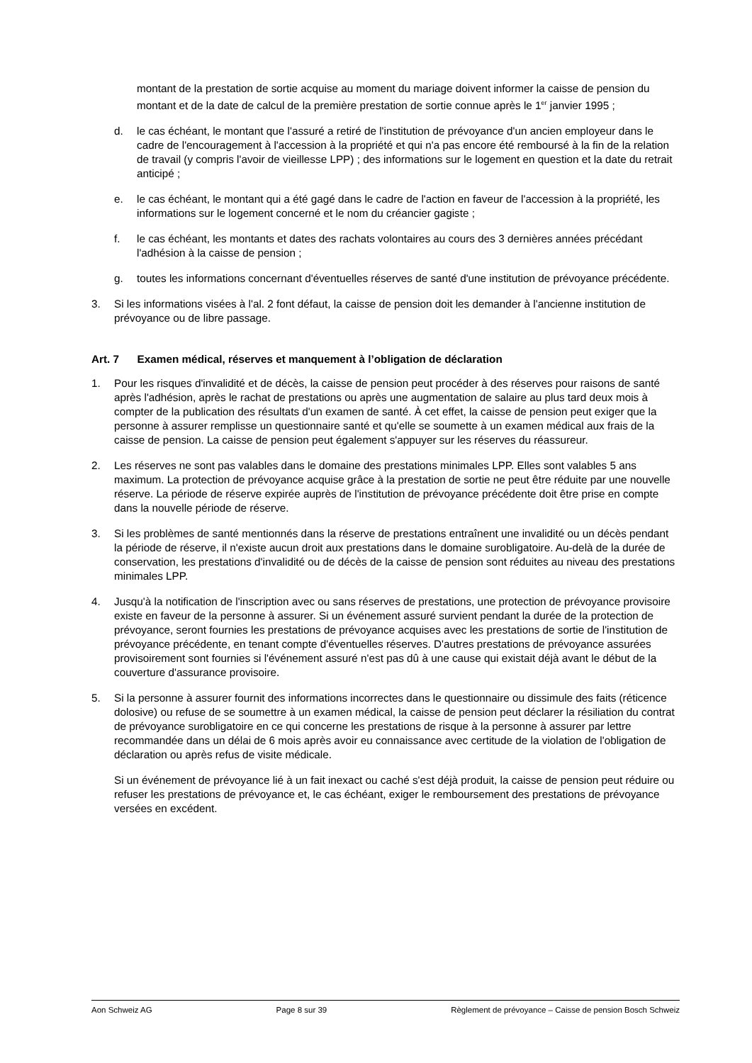montant de la prestation de sortie acquise au moment du mariage doivent informer la caisse de pension du montant et de la date de calcul de la première prestation de sortie connue après le 1<sup>er</sup> janvier 1995 ;
d. le cas échéant, le montant que l'assuré a retiré de l'institution de prévoyance d'un ancien employeur dans le cadre de l'encouragement à l'accession à la propriété et qui n'a pas encore été remboursé à la fin de la relation de travail (y compris l'avoir de vieillesse LPP) ; des informations sur le logement en question et la date du retrait anticipé ;
e. le cas échéant, le montant qui a été gagé dans le cadre de l'action en faveur de l'accession à la propriété, les informations sur le logement concerné et le nom du créancier gagiste ;
f. le cas échéant, les montants et dates des rachats volontaires au cours des 3 dernières années précédant l'adhésion à la caisse de pension ;
g. toutes les informations concernant d'éventuelles réserves de santé d'une institution de prévoyance précédente.
3. Si les informations visées à l'al. 2 font défaut, la caisse de pension doit les demander à l'ancienne institution de prévoyance ou de libre passage.
Art. 7 Examen médical, réserves et manquement à l’obligation de déclaration
1. Pour les risques d'invalidité et de décès, la caisse de pension peut procéder à des réserves pour raisons de santé après l'adhésion, après le rachat de prestations ou après une augmentation de salaire au plus tard deux mois à compter de la publication des résultats d'un examen de santé. À cet effet, la caisse de pension peut exiger que la personne à assurer remplisse un questionnaire santé et qu'elle se soumette à un examen médical aux frais de la caisse de pension. La caisse de pension peut également s'appuyer sur les réserves du réassureur.
2. Les réserves ne sont pas valables dans le domaine des prestations minimales LPP. Elles sont valables 5 ans maximum. La protection de prévoyance acquise grâce à la prestation de sortie ne peut être réduite par une nouvelle réserve. La période de réserve expirée auprès de l'institution de prévoyance précédente doit être prise en compte dans la nouvelle période de réserve.
3. Si les problèmes de santé mentionnés dans la réserve de prestations entraînent une invalidité ou un décès pendant la période de réserve, il n'existe aucun droit aux prestations dans le domaine surobligatoire. Au-delà de la durée de conservation, les prestations d'invalidité ou de décès de la caisse de pension sont réduites au niveau des prestations minimales LPP.
4. Jusqu'à la notification de l'inscription avec ou sans réserves de prestations, une protection de prévoyance provisoire existe en faveur de la personne à assurer. Si un événement assuré survient pendant la durée de la protection de prévoyance, seront fournies les prestations de prévoyance acquises avec les prestations de sortie de l'institution de prévoyance précédente, en tenant compte d'éventuelles réserves. D'autres prestations de prévoyance assurées provisoirement sont fournies si l'événement assuré n'est pas dû à une cause qui existait déjà avant le début de la couverture d'assurance provisoire.
5. Si la personne à assurer fournit des informations incorrectes dans le questionnaire ou dissimule des faits (réticence dolosive) ou refuse de se soumettre à un examen médical, la caisse de pension peut déclarer la résiliation du contrat de prévoyance surobligatoire en ce qui concerne les prestations de risque à la personne à assurer par lettre recommandée dans un délai de 6 mois après avoir eu connaissance avec certitude de la violation de l'obligation de déclaration ou après refus de visite médicale.
Si un événement de prévoyance lié à un fait inexact ou caché s'est déjà produit, la caisse de pension peut réduire ou refuser les prestations de prévoyance et, le cas échéant, exiger le remboursement des prestations de prévoyance versées en excédent.
Aon Schweiz AG Page 8 sur 39 Règlement de prévoyance – Caisse de pension Bosch Schweiz